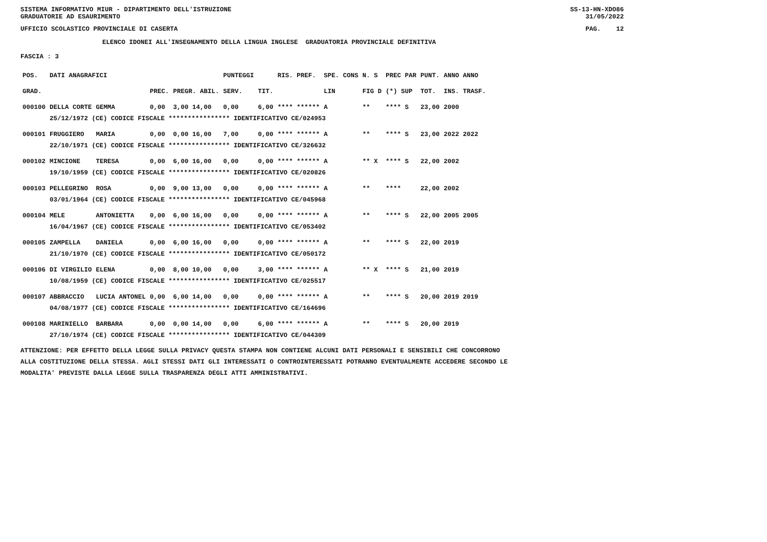SISTEMA INFORMATIVO MIUR - DIPARTIMENTO DELL'ISTRUZIONE
GRADUATORIE AD ESAURIMENTO SS-13-HN-XDO86
31/05/2022
UFFICIO SCOLASTICO PROVINCIALE DI CASERTA PAG. 12
ELENCO IDONEI ALL'INSEGNAMENTO DELLA LINGUA INGLESE GRADUATORIA PROVINCIALE DEFINITIVA
FASCIA : 3
| POS. | DATI ANAGRAFICI | | | | PUNTEGGI | | RIS. PREF. | SPE. CONS | N. S | PREC PAR | PUNT. | ANNO ANNO |
| --- | --- | --- | --- | --- | --- | --- | --- | --- | --- | --- | --- | --- |
| GRAD. | | | PREC. | PREGR. ABIL. | SERV. | TIT. | | LIN | FIG D | (*) SUP | TOT. | INS. TRASF. |
| 000100 | DELLA CORTE | GEMMA | 0,00 | 3,00 14,00 | 0,00 | 6,00 | **** ****** | A | ** | **** S | 23,00 | 2000 |
| | 25/12/1972 (CE) CODICE FISCALE **************** IDENTIFICATIVO CE/024953 | | | | | | | | | | | |
| 000101 | FRUGGIERO | MARIA | 0,00 | 0,00 16,00 | 7,00 | 0,00 | **** ****** | A | ** | **** S | 23,00 | 2022 2022 |
| | 22/10/1971 (CE) CODICE FISCALE **************** IDENTIFICATIVO CE/326632 | | | | | | | | | | | |
| 000102 | MINCIONE | TERESA | 0,00 | 6,00 16,00 | 0,00 | 0,00 | **** ****** | A | ** X | **** S | 22,00 | 2002 |
| | 19/10/1959 (CE) CODICE FISCALE **************** IDENTIFICATIVO CE/020826 | | | | | | | | | | | |
| 000103 | PELLEGRINO | ROSA | 0,00 | 9,00 13,00 | 0,00 | 0,00 | **** ****** | A | ** | **** | 22,00 | 2002 |
| | 03/01/1964 (CE) CODICE FISCALE **************** IDENTIFICATIVO CE/045968 | | | | | | | | | | | |
| 000104 | MELE | ANTONIETTA | 0,00 | 6,00 16,00 | 0,00 | 0,00 | **** ****** | A | ** | **** S | 22,00 | 2005 2005 |
| | 16/04/1967 (CE) CODICE FISCALE **************** IDENTIFICATIVO CE/053402 | | | | | | | | | | | |
| 000105 | ZAMPELLA | DANIELA | 0,00 | 6,00 16,00 | 0,00 | 0,00 | **** ****** | A | ** | **** S | 22,00 | 2019 |
| | 21/10/1970 (CE) CODICE FISCALE **************** IDENTIFICATIVO CE/050172 | | | | | | | | | | | |
| 000106 | DI VIRGILIO | ELENA | 0,00 | 8,00 10,00 | 0,00 | 3,00 | **** ****** | A | ** X | **** S | 21,00 | 2019 |
| | 10/08/1959 (CE) CODICE FISCALE **************** IDENTIFICATIVO CE/025517 | | | | | | | | | | | |
| 000107 | ABBRACCIO | LUCIA ANTONEL | 0,00 | 6,00 14,00 | 0,00 | 0,00 | **** ****** | A | ** | **** S | 20,00 | 2019 2019 |
| | 04/08/1977 (CE) CODICE FISCALE **************** IDENTIFICATIVO CE/164696 | | | | | | | | | | | |
| 000108 | MARINIELLO | BARBARA | 0,00 | 0,00 14,00 | 0,00 | 6,00 | **** ****** | A | ** | **** S | 20,00 | 2019 |
| | 27/10/1974 (CE) CODICE FISCALE **************** IDENTIFICATIVO CE/044309 | | | | | | | | | | | |
ATTENZIONE: PER EFFETTO DELLA LEGGE SULLA PRIVACY QUESTA STAMPA NON CONTIENE ALCUNI DATI PERSONALI E SENSIBILI CHE CONCORRONO
ALLA COSTITUZIONE DELLA STESSA. AGLI STESSI DATI GLI INTERESSATI O CONTROINTERESSATI POTRANNO EVENTUALMENTE ACCEDERE SECONDO LE
MODALITA' PREVISTE DALLA LEGGE SULLA TRASPARENZA DEGLI ATTI AMMINISTRATIVI.